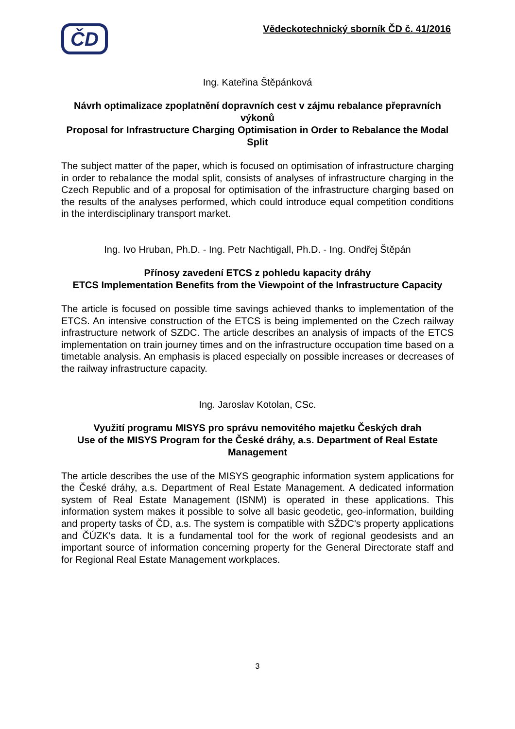ČD
Vědeckotechnický sborník ČD č. 41/2016
Ing. Kateřina Štěpánková
Návrh optimalizace zpoplatnění dopravních cest v zájmu rebalance přepravních výkonů
Proposal for Infrastructure Charging Optimisation in Order to Rebalance the Modal Split
The subject matter of the paper, which is focused on optimisation of infrastructure charging in order to rebalance the modal split, consists of analyses of infrastructure charging in the Czech Republic and of a proposal for optimisation of the infrastructure charging based on the results of the analyses performed, which could introduce equal competition conditions in the interdisciplinary transport market.
Ing. Ivo Hruban, Ph.D. - Ing. Petr Nachtigall, Ph.D. - Ing. Ondřej Štěpán
Přínosy zavedení ETCS z pohledu kapacity dráhy
ETCS Implementation Benefits from the Viewpoint of the Infrastructure Capacity
The article is focused on possible time savings achieved thanks to implementation of the ETCS. An intensive construction of the ETCS is being implemented on the Czech railway infrastructure network of SZDC. The article describes an analysis of impacts of the ETCS implementation on train journey times and on the infrastructure occupation time based on a timetable analysis. An emphasis is placed especially on possible increases or decreases of the railway infrastructure capacity.
Ing. Jaroslav Kotolan, CSc.
Využití programu MISYS pro správu nemovitého majetku Českých drah
Use of the MISYS Program for the České dráhy, a.s. Department of Real Estate Management
The article describes the use of the MISYS geographic information system applications for the České dráhy, a.s. Department of Real Estate Management. A dedicated information system of Real Estate Management (ISNM) is operated in these applications. This information system makes it possible to solve all basic geodetic, geo-information, building and property tasks of ČD, a.s. The system is compatible with SŽDC's property applications and ČÚZK's data. It is a fundamental tool for the work of regional geodesists and an important source of information concerning property for the General Directorate staff and for Regional Real Estate Management workplaces.
3